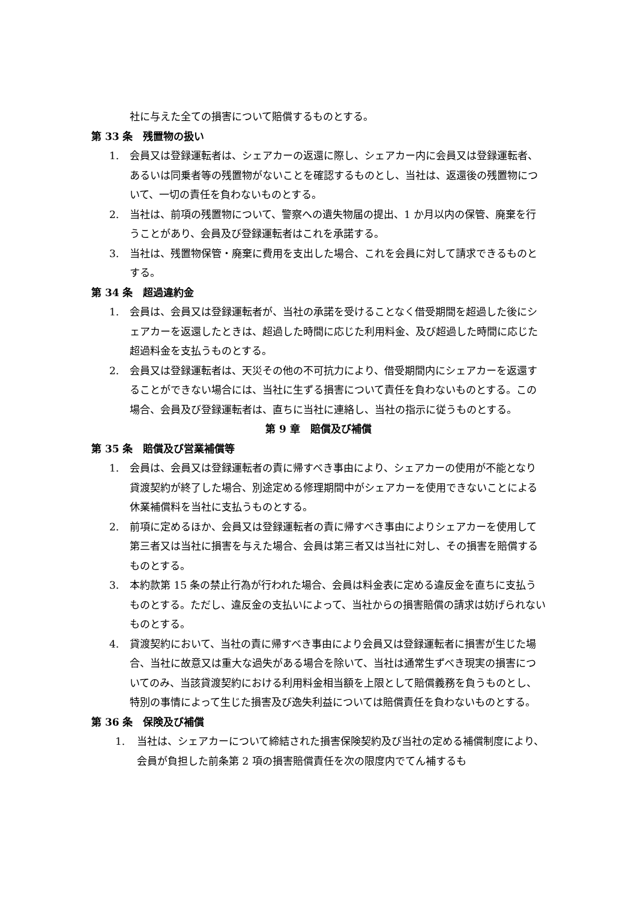社に与えた全ての損害について賠償するものとする。
第 33 条　残置物の扱い
1. 会員又は登録運転者は、シェアカーの返還に際し、シェアカー内に会員又は登録運転者、あるいは同乗者等の残置物がないことを確認するものとし、当社は、返還後の残置物について、一切の責任を負わないものとする。
2. 当社は、前項の残置物について、警察への遺失物届の提出、1 か月以内の保管、廃棄を行うことがあり、会員及び登録運転者はこれを承諾する。
3. 当社は、残置物保管・廃棄に費用を支出した場合、これを会員に対して請求できるものとする。
第 34 条　超過違約金
1. 会員は、会員又は登録運転者が、当社の承諾を受けることなく借受期間を超過した後にシェアカーを返還したときは、超過した時間に応じた利用料金、及び超過した時間に応じた超過料金を支払うものとする。
2. 会員又は登録運転者は、天災その他の不可抗力により、借受期間内にシェアカーを返還することができない場合には、当社に生ずる損害について責任を負わないものとする。この場合、会員及び登録運転者は、直ちに当社に連絡し、当社の指示に従うものとする。
第 9 章　賠償及び補償
第 35 条　賠償及び営業補償等
1. 会員は、会員又は登録運転者の責に帰すべき事由により、シェアカーの使用が不能となり貸渡契約が終了した場合、別途定める修理期間中がシェアカーを使用できないことによる休業補償料を当社に支払うものとする。
2. 前項に定めるほか、会員又は登録運転者の責に帰すべき事由によりシェアカーを使用して第三者又は当社に損害を与えた場合、会員は第三者又は当社に対し、その損害を賠償するものとする。
3. 本約款第 15 条の禁止行為が行われた場合、会員は料金表に定める違反金を直ちに支払うものとする。ただし、違反金の支払いによって、当社からの損害賠償の請求は妨げられないものとする。
4. 貸渡契約において、当社の責に帰すべき事由により会員又は登録運転者に損害が生じた場合、当社に故意又は重大な過失がある場合を除いて、当社は通常生ずべき現実の損害についてのみ、当該貸渡契約における利用料金相当額を上限として賠償義務を負うものとし、特別の事情によって生じた損害及び逸失利益については賠償責任を負わないものとする。
第 36 条　保険及び補償
1. 当社は、シェアカーについて締結された損害保険契約及び当社の定める補償制度により、会員が負担した前条第 2 項の損害賠償責任を次の限度内でてん補するも